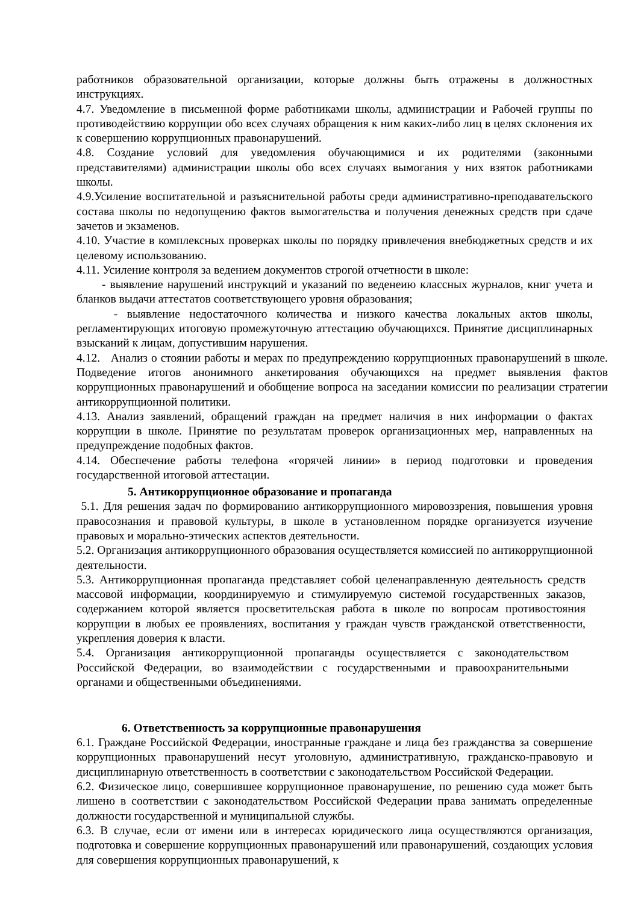работников образовательной организации, которые должны быть отражены в должностных инструкциях.
4.7. Уведомление в письменной форме работниками школы, администрации и Рабочей группы по противодействию коррупции обо всех случаях обращения к ним каких-либо лиц в целях склонения их к совершению коррупционных правонарушений.
4.8. Создание условий для уведомления обучающимися и их родителями (законными представителями) администрации школы обо всех случаях вымогания у них взяток работниками школы.
4.9.Усиление воспитательной и разъяснительной работы среди административно-преподавательского состава школы по недопущению фактов вымогательства и получения денежных средств при сдаче зачетов и экзаменов.
4.10. Участие в комплексных проверках школы по порядку привлечения внебюджетных средств и их целевому использованию.
4.11. Усиление контроля за ведением документов строгой отчетности в школе:
- выявление нарушений инструкций и указаний по веденеию классных журналов, книг учета и бланков выдачи аттестатов соответствующего уровня образования;
- выявление недостаточного количества и низкого качества локальных актов школы, регламентирующих итоговую промежуточную аттестацию обучающихся. Принятие дисциплинарных взысканий к лицам, допустившим нарушения.
4.12. Анализ о стоянии работы и мерах по предупреждению коррупционных правонарушений в школе. Подведение итогов анонимного анкетирования обучающихся на предмет выявления фактов коррупционных правонарушений и обобщение вопроса на заседании комиссии по реализации стратегии антикоррупционной политики.
4.13. Анализ заявлений, обращений граждан на предмет наличия в них информации о фактах коррупции в школе. Принятие по результатам проверок организационных мер, направленных на предупреждение подобных фактов.
4.14. Обеспечение работы телефона «горячей линии» в период подготовки и проведения государственной итоговой аттестации.
5. Антикоррупционное образование и пропаганда
5.1. Для решения задач по формированию антикоррупционного мировоззрения, повышения уровня правосознания и правовой культуры, в школе в установленном порядке организуется изучение правовых и морально-этических аспектов деятельности.
5.2. Организация антикоррупционного образования осуществляется комиссией по антикоррупционной деятельности.
5.3. Антикоррупционная пропаганда представляет собой целенаправленную деятельность средств массовой информации, координируемую и стимулируемую системой государственных заказов, содержанием которой является просветительская работа в школе по вопросам противостояния коррупции в любых ее проявлениях, воспитания у граждан чувств гражданской ответственности, укрепления доверия к власти.
5.4. Организация антикоррупционной пропаганды осуществляется с законодательством Российской Федерации, во взаимодействии с государственными и правоохранительными органами и общественными объединениями.
6. Ответственность за коррупционные правонарушения
6.1. Граждане Российской Федерации, иностранные граждане и лица без гражданства за совершение коррупционных правонарушений несут уголовную, административную, гражданско-правовую и дисциплинарную ответственность в соответствии с законодательством Российской Федерации.
6.2. Физическое лицо, совершившее коррупционное правонарушение, по решению суда может быть лишено в соответствии с законодательством Российской Федерации права занимать определенные должности государственной и муниципальной службы.
6.3. В случае, если от имени или в интересах юридического лица осуществляются организация, подготовка и совершение коррупционных правонарушений или правонарушений, создающих условия для совершения коррупционных правонарушений, к